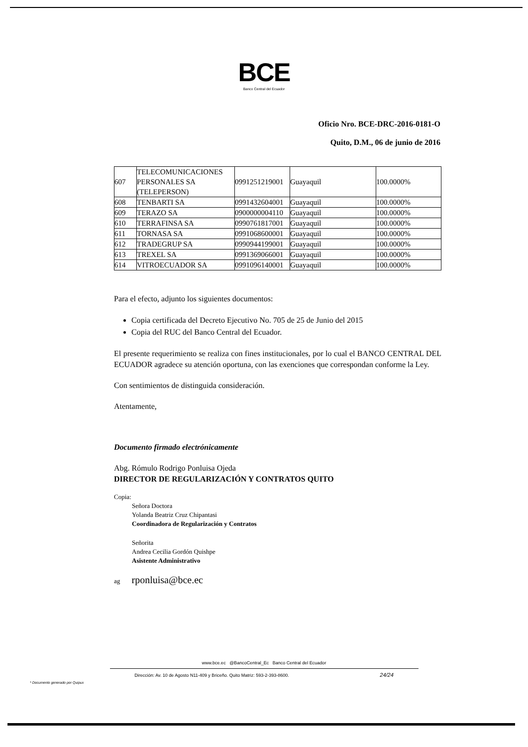BCE
Banco Central del Ecuador
Oficio Nro. BCE-DRC-2016-0181-O
Quito, D.M., 06 de junio de 2016
| 607 | TELECOMUNICACIONES PERSONALES SA (TELEPERSON) | 0991251219001 | Guayaquil | 100.0000% |
| 608 | TENBARTI SA | 0991432604001 | Guayaquil | 100.0000% |
| 609 | TERAZO SA | 0900000004110 | Guayaquil | 100.0000% |
| 610 | TERRAFINSA SA | 0990761817001 | Guayaquil | 100.0000% |
| 611 | TORNASA SA | 0991068600001 | Guayaquil | 100.0000% |
| 612 | TRADEGRUP SA | 0990944199001 | Guayaquil | 100.0000% |
| 613 | TREXEL SA | 0991369066001 | Guayaquil | 100.0000% |
| 614 | VITROECUADOR SA | 0991096140001 | Guayaquil | 100.0000% |
Para el efecto, adjunto los siguientes documentos:
Copia certificada del Decreto Ejecutivo No. 705 de 25 de Junio del 2015
Copia del RUC del Banco Central del Ecuador.
El presente requerimiento se realiza con fines institucionales, por lo cual el BANCO CENTRAL DEL ECUADOR agradece su atención oportuna, con las exenciones que correspondan conforme la Ley.
Con sentimientos de distinguida consideración.
Atentamente,
Documento firmado electrónicamente
Abg. Rómulo Rodrigo Ponluisa Ojeda
DIRECTOR DE REGULARIZACIÓN Y CONTRATOS QUITO
Copia:
Señora Doctora
Yolanda Beatriz Cruz Chipantasi
Coordinadora de Regularización y Contratos
Señorita
Andrea Cecilia Gordón Quishpe
Asistente Administrativo
ag rponluisa@bce.ec
www.bce.ec @BancoCentral_Ec Banco Central del Ecuador
Dirección: Av. 10 de Agosto N11-409 y Briceño. Quito Matriz: 593-2-393-8600. 24/24
* Documento generado por Quipux